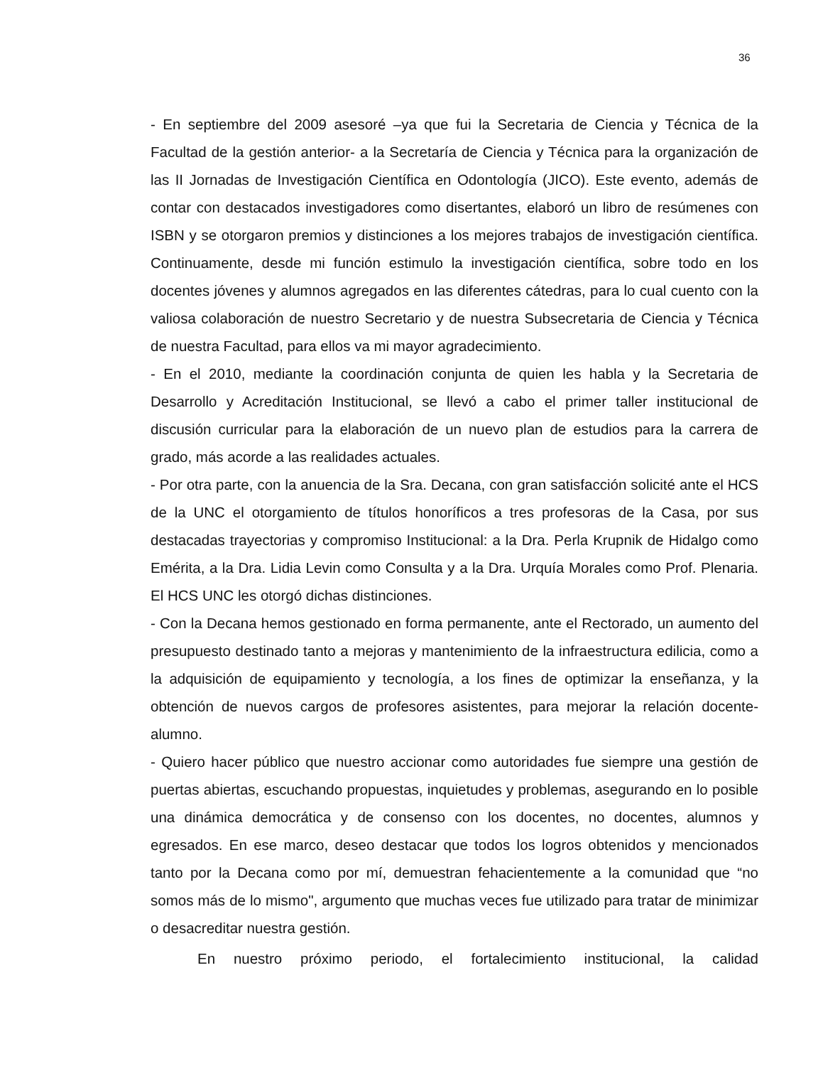36
- En septiembre del 2009 asesoré –ya que fui la Secretaria de Ciencia y Técnica de la Facultad de la gestión anterior- a la Secretaría de Ciencia y Técnica para la organización de las II Jornadas de Investigación Científica en Odontología (JICO). Este evento, además de contar con destacados investigadores como disertantes, elaboró un libro de resúmenes con ISBN y se otorgaron premios y distinciones a los mejores trabajos de investigación científica. Continuamente, desde mi función estimulo la investigación científica, sobre todo en los docentes jóvenes y alumnos agregados en las diferentes cátedras, para lo cual cuento con la valiosa colaboración de nuestro Secretario y de nuestra Subsecretaria de Ciencia y Técnica de nuestra Facultad, para ellos va mi mayor agradecimiento.
- En el 2010, mediante la coordinación conjunta de quien les habla y la Secretaria de Desarrollo y Acreditación Institucional, se llevó a cabo el primer taller institucional de discusión curricular para la elaboración de un nuevo plan de estudios para la carrera de grado, más acorde a las realidades actuales.
- Por otra parte, con la anuencia de la Sra. Decana, con gran satisfacción solicité ante el HCS de la UNC el otorgamiento de títulos honoríficos a tres profesoras de la Casa, por sus destacadas trayectorias y compromiso Institucional: a la Dra. Perla Krupnik de Hidalgo como Emérita, a la Dra. Lidia Levin como Consulta y a la Dra. Urquía Morales como Prof. Plenaria. El HCS UNC les otorgó dichas distinciones.
- Con la Decana hemos gestionado en forma permanente, ante el Rectorado, un aumento del presupuesto destinado tanto a mejoras y mantenimiento de la infraestructura edilicia, como a la adquisición de equipamiento y tecnología, a los fines de optimizar la enseñanza, y la obtención de nuevos cargos de profesores asistentes, para mejorar la relación docente-alumno.
- Quiero hacer público que nuestro accionar como autoridades fue siempre una gestión de puertas abiertas, escuchando propuestas, inquietudes y problemas, asegurando en lo posible una dinámica democrática y de consenso con los docentes, no docentes, alumnos y egresados. En ese marco, deseo destacar que todos los logros obtenidos y mencionados tanto por la Decana como por mí, demuestran fehacientemente a la comunidad que “no somos más de lo mismo", argumento que muchas veces fue utilizado para tratar de minimizar o desacreditar nuestra gestión.
En nuestro próximo periodo, el fortalecimiento institucional, la calidad